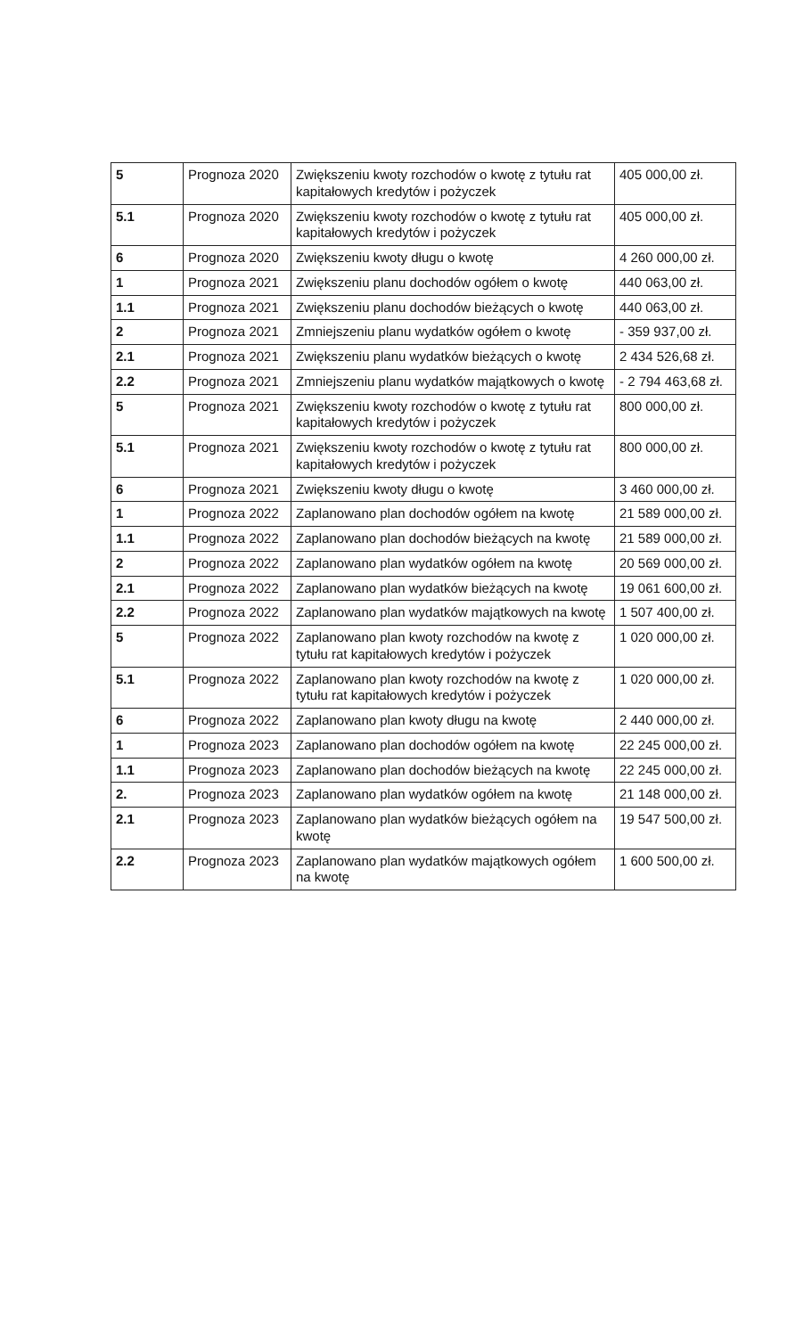| 5 | Prognoza 2020 | Zwiększeniu kwoty rozchodów o kwotę z tytułu rat kapitałowych kredytów i pożyczek | 405 000,00 zł. |
| 5.1 | Prognoza 2020 | Zwiększeniu kwoty rozchodów o kwotę z tytułu rat kapitałowych kredytów i pożyczek | 405 000,00 zł. |
| 6 | Prognoza 2020 | Zwiększeniu kwoty długu o kwotę | 4 260 000,00 zł. |
| 1 | Prognoza 2021 | Zwiększeniu planu dochodów ogółem o kwotę | 440 063,00 zł. |
| 1.1 | Prognoza 2021 | Zwiększeniu planu dochodów bieżących o kwotę | 440 063,00 zł. |
| 2 | Prognoza 2021 | Zmniejszeniu planu wydatków ogółem o kwotę | - 359 937,00 zł. |
| 2.1 | Prognoza 2021 | Zwiększeniu planu wydatków bieżących o kwotę | 2 434 526,68 zł. |
| 2.2 | Prognoza 2021 | Zmniejszeniu planu wydatków majątkowych o kwotę | - 2 794 463,68 zł. |
| 5 | Prognoza 2021 | Zwiększeniu kwoty rozchodów o kwotę z tytułu rat kapitałowych kredytów i pożyczek | 800 000,00 zł. |
| 5.1 | Prognoza 2021 | Zwiększeniu kwoty rozchodów o kwotę z tytułu rat kapitałowych kredytów i pożyczek | 800 000,00 zł. |
| 6 | Prognoza 2021 | Zwiększeniu kwoty długu o kwotę | 3 460 000,00 zł. |
| 1 | Prognoza 2022 | Zaplanowano plan dochodów ogółem na kwotę | 21 589 000,00 zł. |
| 1.1 | Prognoza 2022 | Zaplanowano plan dochodów bieżących na kwotę | 21 589 000,00 zł. |
| 2 | Prognoza 2022 | Zaplanowano plan wydatków ogółem na kwotę | 20 569 000,00 zł. |
| 2.1 | Prognoza 2022 | Zaplanowano plan wydatków bieżących na kwotę | 19 061 600,00 zł. |
| 2.2 | Prognoza 2022 | Zaplanowano plan wydatków majątkowych na kwotę | 1 507 400,00 zł. |
| 5 | Prognoza 2022 | Zaplanowano plan kwoty rozchodów na kwotę z tytułu rat kapitałowych kredytów i pożyczek | 1 020 000,00 zł. |
| 5.1 | Prognoza 2022 | Zaplanowano plan kwoty rozchodów na kwotę z tytułu rat kapitałowych kredytów i pożyczek | 1 020 000,00 zł. |
| 6 | Prognoza 2022 | Zaplanowano plan kwoty długu na kwotę | 2 440 000,00 zł. |
| 1 | Prognoza 2023 | Zaplanowano plan dochodów ogółem na kwotę | 22 245 000,00 zł. |
| 1.1 | Prognoza 2023 | Zaplanowano plan dochodów bieżących na kwotę | 22 245 000,00 zł. |
| 2. | Prognoza 2023 | Zaplanowano plan wydatków ogółem na kwotę | 21 148 000,00 zł. |
| 2.1 | Prognoza 2023 | Zaplanowano plan wydatków bieżących ogółem na kwotę | 19 547 500,00 zł. |
| 2.2 | Prognoza 2023 | Zaplanowano plan wydatków majątkowych ogółem na kwotę | 1 600 500,00 zł. |